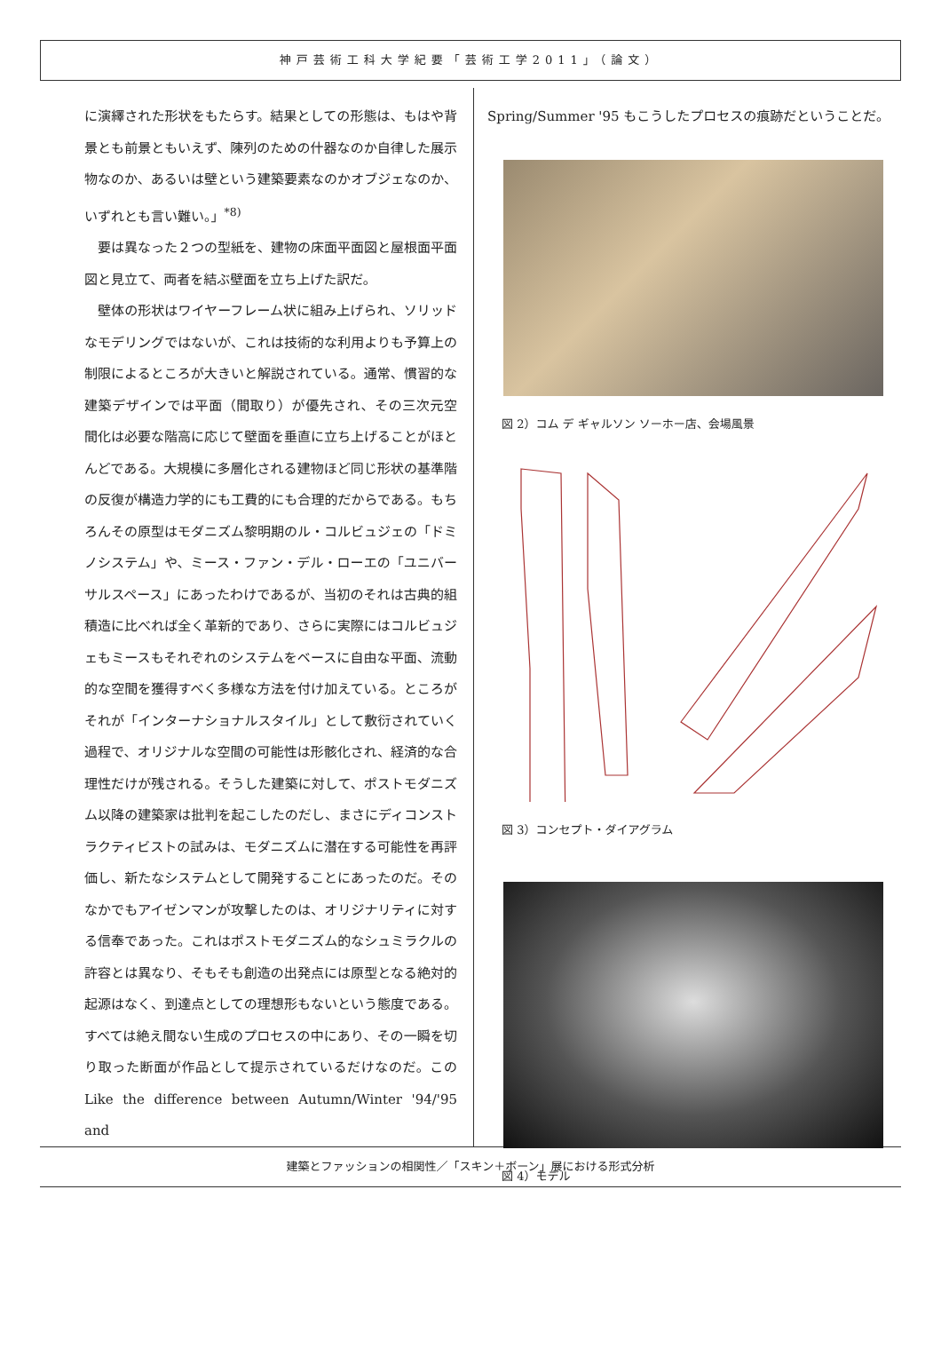神戸芸術工科大学紀要「芸術工学2011」（論文）
に演繹された形状をもたらす。結果としての形態は、もはや背景とも前景ともいえず、陳列のための什器なのか自律した展示物なのか、あるいは壁という建築要素なのかオブジェなのか、いずれとも言い難い。」<sup>*8)</sup>
　要は異なった２つの型紙を、建物の床面平面図と屋根面平面図と見立て、両者を結ぶ壁面を立ち上げた訳だ。
　壁体の形状はワイヤーフレーム状に組み上げられ、ソリッドなモデリングではないが、これは技術的な利用よりも予算上の制限によるところが大きいと解説されている。通常、慣習的な建築デザインでは平面（間取り）が優先され、その三次元空間化は必要な階高に応じて壁面を垂直に立ち上げることがほとんどである。大規模に多層化される建物ほど同じ形状の基準階の反復が構造力学的にも工費的にも合理的だからである。もちろんその原型はモダニズム黎明期のル・コルビュジェの「ドミノシステム」や、ミース・ファン・デル・ローエの「ユニバーサルスペース」にあったわけであるが、当初のそれは古典的組積造に比べれば全く革新的であり、さらに実際にはコルビュジェもミースもそれぞれのシステムをベースに自由な平面、流動的な空間を獲得すべく多様な方法を付け加えている。ところがそれが「インターナショナルスタイル」として敷衍されていく過程で、オリジナルな空間の可能性は形骸化され、経済的な合理性だけが残される。そうした建築に対して、ポストモダニズム以降の建築家は批判を起こしたのだし、まさにディコンストラクティビストの試みは、モダニズムに潜在する可能性を再評価し、新たなシステムとして開発することにあったのだ。そのなかでもアイゼンマンが攻撃したのは、オリジナリティに対する信奉であった。これはポストモダニズム的なシュミラクルの許容とは異なり、そもそも創造の出発点には原型となる絶対的起源はなく、到達点としての理想形もないという態度である。すべては絶え間ない生成のプロセスの中にあり、その一瞬を切り取った断面が作品として提示されているだけなのだ。この Like the difference between Autumn/Winter '94/'95 and
Spring/Summer '95 もこうしたプロセスの痕跡だということだ。
図 2）コム デ ギャルソン ソーホー店、会場風景
図 3）コンセプト・ダイアグラム
図 4）モデル
建築とファッションの相関性／「スキン＋ボーン」展における形式分析